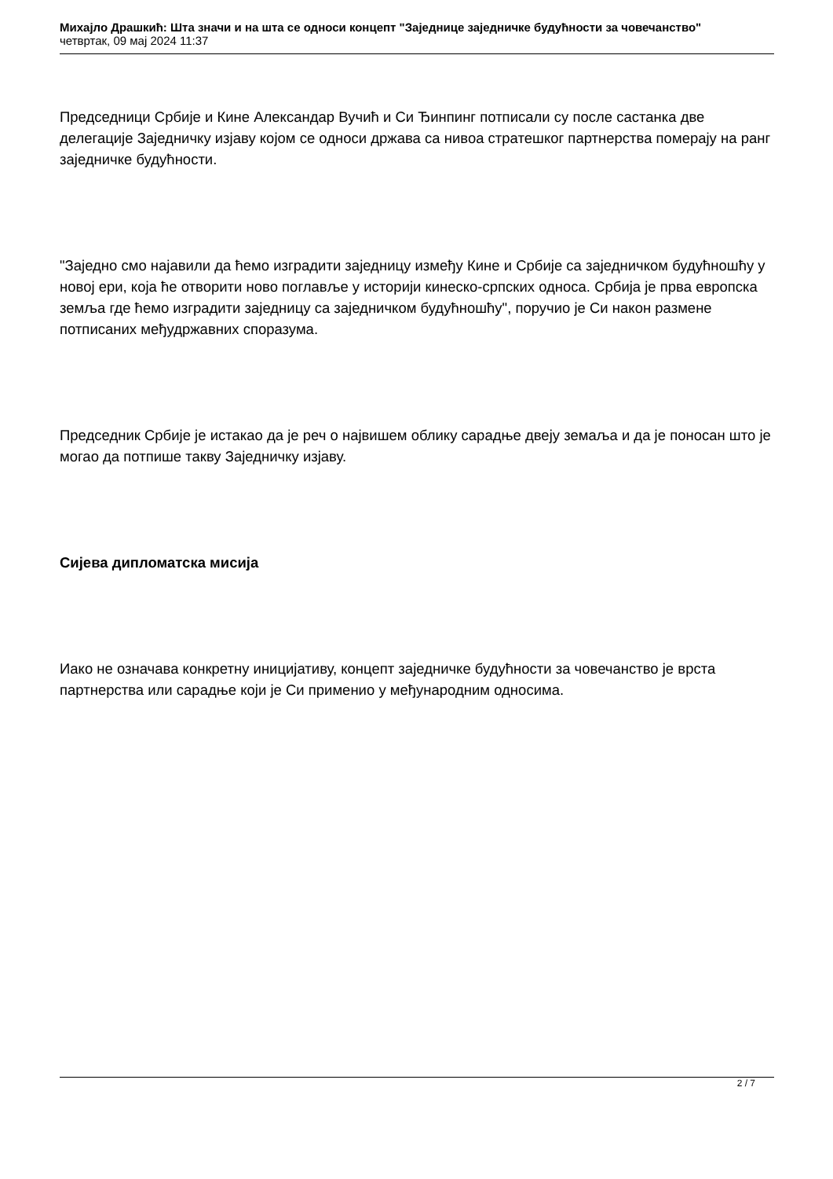Михајло Драшкић: Шта значи и на шта се односи концепт "Заједнице заједничке будућности за човечанство"
четвртак, 09 мај 2024 11:37
Председници Србије и Кине Александар Вучић и Си Ђинпинг потписали су после састанка две делегације Заједничку изјаву којом се односи држава са нивоа стратешког партнерства померају на ранг заједничке будућности.
"Заједно смо најавили да ћемо изградити заједницу између Кине и Србије са заједничком будућношћу у новој ери, која ће отворити ново поглавље у историји кинеско-српских односа. Србија је прва европска земља где ћемо изградити заједницу са заједничком будућношћу", поручио је Си након размене потписаних међудржавних споразума.
Председник Србије је истакао да је реч о највишем облику сарадње двеју земаља и да је поносан што је могао да потпише такву Заједничку изјаву.
Сијева дипломатска мисија
Иако не означава конкретну иницијативу, концепт заједничке будућности за човечанство је врста партнерства или сарадње који је Си применио у међународним односима.
2 / 7